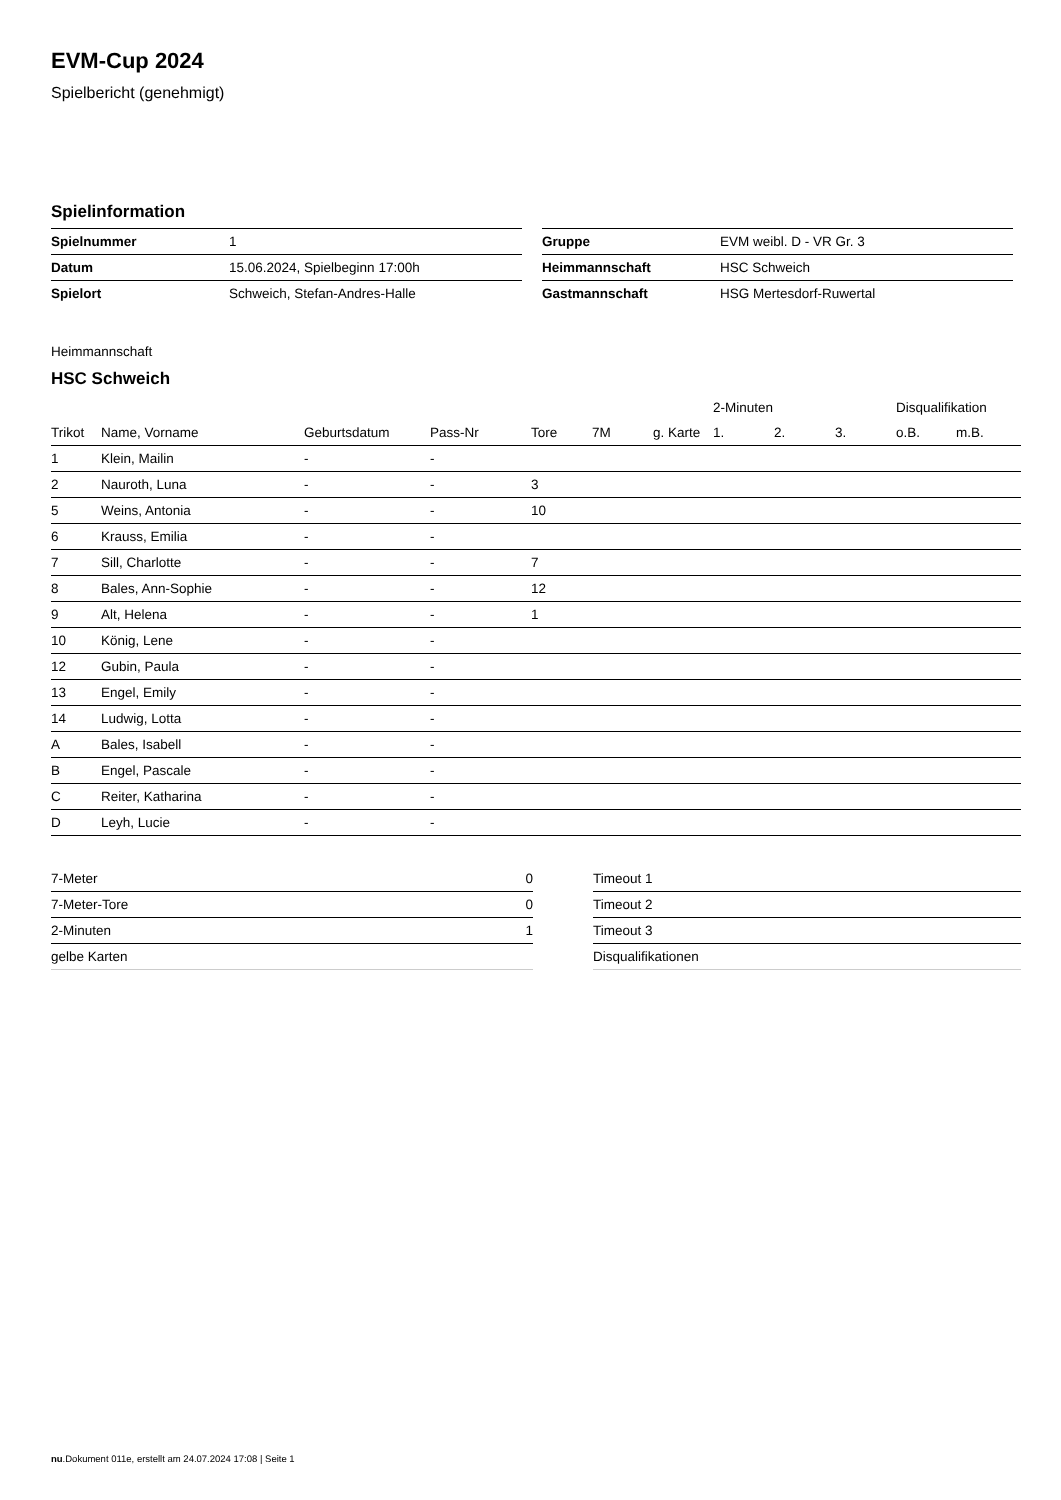EVM-Cup 2024
Spielbericht (genehmigt)
Spielinformation
| Spielnummer | 1 |
| Datum | 15.06.2024, Spielbeginn 17:00h |
| Spielort | Schweich, Stefan-Andres-Halle |
| Gruppe | EVM weibl. D - VR Gr. 3 |
| Heimmannschaft | HSC Schweich |
| Gastmannschaft | HSG Mertesdorf-Ruwertal |
Heimmannschaft
HSC Schweich
| | | | | | | | 2-Minuten | | | Disqualifikation | |
| --- | --- | --- | --- | --- | --- | --- | --- | --- | --- | --- | --- |
| Trikot | Name, Vorname | Geburtsdatum | Pass-Nr | Tore | 7M | g. Karte | 1. | 2. | 3. | o.B. | m.B. |
| 1 | Klein, Mailin | - | - | | | | | | | | |
| 2 | Nauroth, Luna | - | - | 3 | | | | | | | |
| 5 | Weins, Antonia | - | - | 10 | | | | | | | |
| 6 | Krauss, Emilia | - | - | | | | | | | | |
| 7 | Sill, Charlotte | - | - | 7 | | | | | | | |
| 8 | Bales, Ann-Sophie | - | - | 12 | | | | | | | |
| 9 | Alt, Helena | - | - | 1 | | | | | | | |
| 10 | König, Lene | - | - | | | | | | | | |
| 12 | Gubin, Paula | - | - | | | | | | | | |
| 13 | Engel, Emily | - | - | | | | | | | | |
| 14 | Ludwig, Lotta | - | - | | | | | | | | |
| A | Bales, Isabell | - | - | | | | | | | | |
| B | Engel, Pascale | - | - | | | | | | | | |
| C | Reiter, Katharina | - | - | | | | | | | | |
| D | Leyh, Lucie | - | - | | | | | | | | |
| 7-Meter | 0 |
| 7-Meter-Tore | 0 |
| 2-Minuten | 1 |
| gelbe Karten | |
| Timeout 1 |
| Timeout 2 |
| Timeout 3 |
| Disqualifikationen |
nu.Dokument 011e, erstellt am 24.07.2024 17:08 | Seite 1